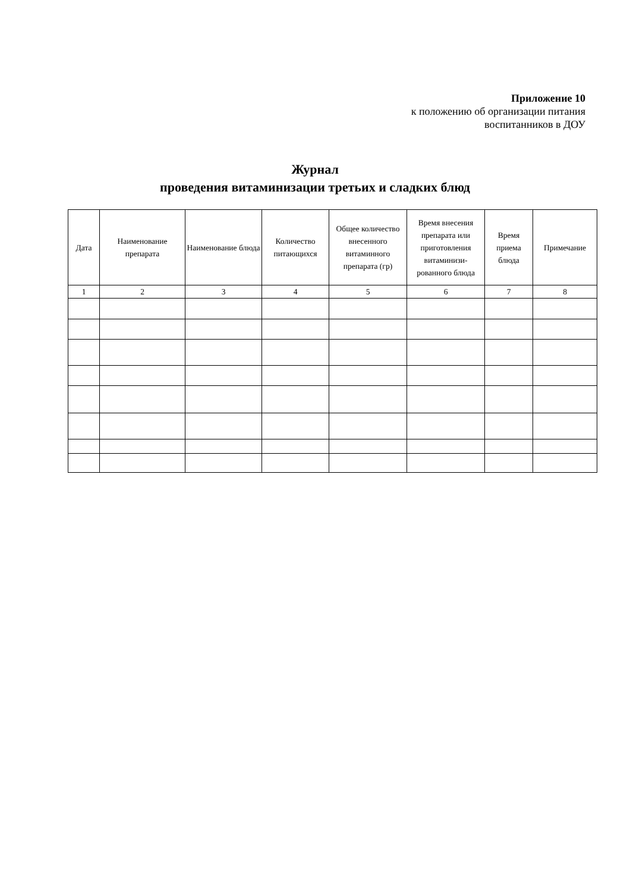Приложение 10
к положению об организации питания
воспитанников в ДОУ
Журнал
проведения витаминизации третьих и сладких блюд
| Дата | Наименование препарата | Наименование блюда | Количество питающихся | Общее количество внесенного витаминного препарата (гр) | Время внесения препарата или приготовления витаминизи-рованного блюда | Время приема блюда | Примечание |
| --- | --- | --- | --- | --- | --- | --- | --- |
| 1 | 2 | 3 | 4 | 5 | 6 | 7 | 8 |